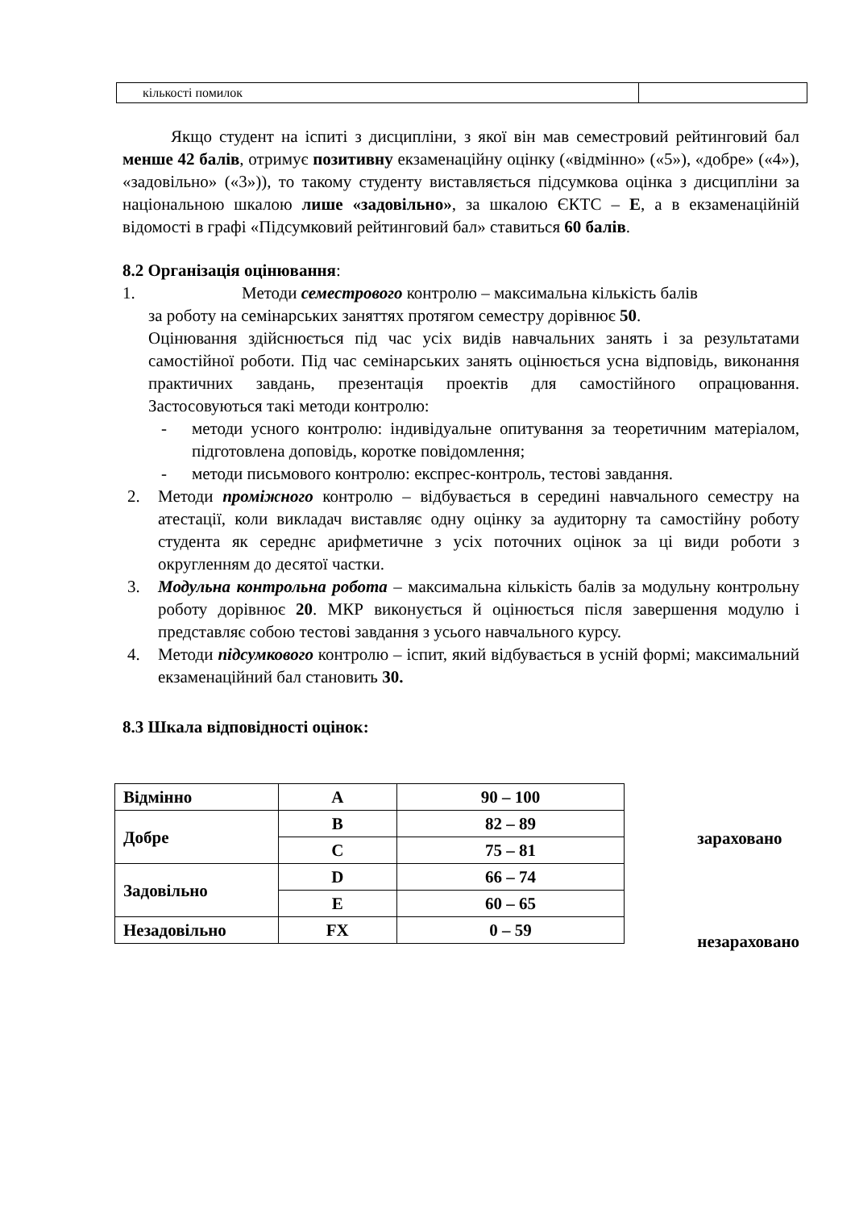| кількості помилок | |
Якщо студент на іспиті з дисципліни, з якої він мав семестровий рейтинговий бал менше 42 балів, отримує позитивну екзаменаційну оцінку («відмінно» («5»), «добре» («4»), «задовільно» («3»)), то такому студенту виставляється підсумкова оцінка з дисципліни за національною шкалою лише «задовільно», за шкалою ЄКТС – Е, а в екзаменаційній відомості в графі «Підсумковий рейтинговий бал» ставиться 60 балів.
8.2 Організація оцінювання:
1. Методи семестрового контролю – максимальна кількість балів
за роботу на семінарських заняттях протягом семестру дорівнює 50.
Оцінювання здійснюється під час усіх видів навчальних занять і за результатами самостійної роботи. Під час семінарських занять оцінюється усна відповідь, виконання практичних завдань, презентація проектів для самостійного опрацювання. Застосовуються такі методи контролю:
- методи усного контролю: індивідуальне опитування за теоретичним матеріалом, підготовлена доповідь, коротке повідомлення;
- методи письмового контролю: експрес-контроль, тестові завдання.
2. Методи проміжного контролю – відбувається в середині навчального семестру на атестації, коли викладач виставляє одну оцінку за аудиторну та самостійну роботу студента як середнє арифметичне з усіх поточних оцінок за ці види роботи з округленням до десятої частки.
3. Модульна контрольна робота – максимальна кількість балів за модульну контрольну роботу дорівнює 20. МКР виконується й оцінюється після завершення модулю і представляє собою тестові завдання з усього навчального курсу.
4. Методи підсумкового контролю – іспит, який відбувається в усній формі; максимальний екзаменаційний бал становить 30.
8.3 Шкала відповідності оцінок:
| Відмінно | A | 90 – 100 |
| Добре | B | 82 – 89 |
| | C | 75 – 81 |
| Задовільно | D | 66 – 74 |
| | E | 60 – 65 |
| Незадовільно | FX | 0 – 59 |
зараховано
незараховано